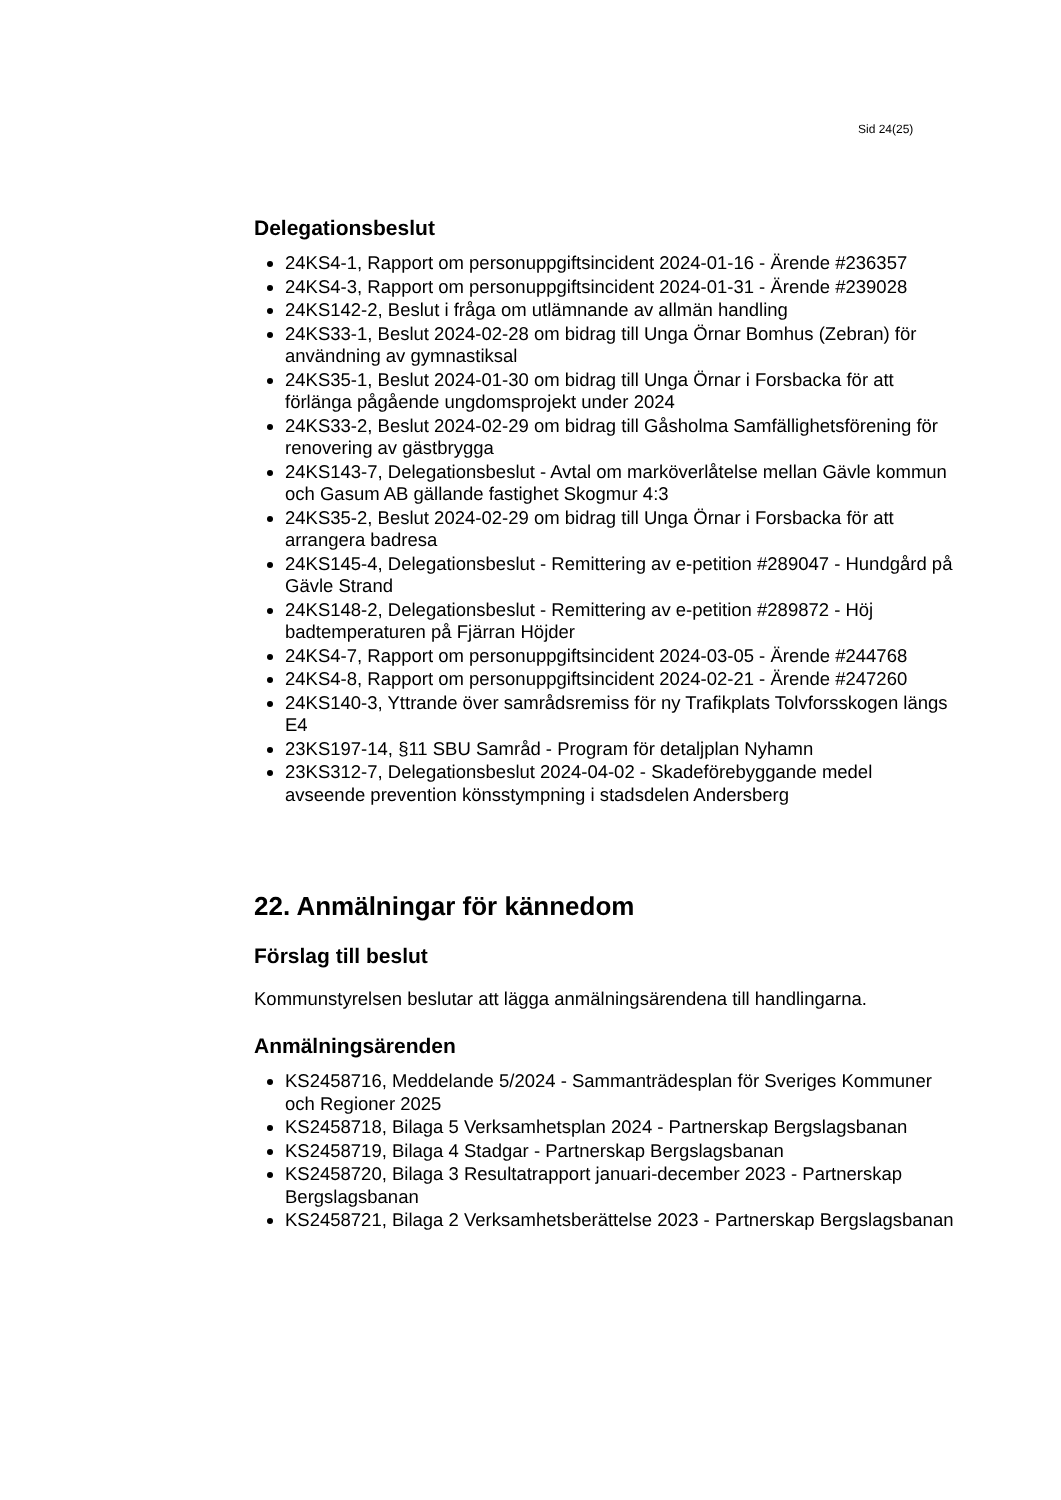Sid 24(25)
Delegationsbeslut
24KS4-1, Rapport om personuppgiftsincident 2024-01-16 - Ärende #236357
24KS4-3, Rapport om personuppgiftsincident 2024-01-31 - Ärende #239028
24KS142-2, Beslut i fråga om utlämnande av allmän handling
24KS33-1, Beslut 2024-02-28 om bidrag till Unga Örnar Bomhus (Zebran) för användning av gymnastiksal
24KS35-1, Beslut 2024-01-30 om bidrag till Unga Örnar i Forsbacka för att förlänga pågående ungdomsprojekt under 2024
24KS33-2, Beslut 2024-02-29 om bidrag till Gåsholma Samfällighetsförening för renovering av gästbrygga
24KS143-7, Delegationsbeslut - Avtal om marköverlåtelse mellan Gävle kommun och Gasum AB gällande fastighet Skogmur 4:3
24KS35-2, Beslut 2024-02-29 om bidrag till Unga Örnar i Forsbacka för att arrangera badresa
24KS145-4, Delegationsbeslut - Remittering av e-petition #289047 - Hundgård på Gävle Strand
24KS148-2, Delegationsbeslut - Remittering av e-petition #289872 - Höj badtemperaturen på Fjärran Höjder
24KS4-7, Rapport om personuppgiftsincident 2024-03-05 - Ärende #244768
24KS4-8, Rapport om personuppgiftsincident 2024-02-21 - Ärende #247260
24KS140-3, Yttrande över samrådsremiss för ny Trafikplats Tolvforsskogen längs E4
23KS197-14, §11 SBU Samråd - Program för detaljplan Nyhamn
23KS312-7, Delegationsbeslut 2024-04-02 - Skadeförebyggande medel avseende prevention könsstympning i stadsdelen Andersberg
22. Anmälningar för kännedom
Förslag till beslut
Kommunstyrelsen beslutar att lägga anmälningsärendena till handlingarna.
Anmälningsärenden
KS2458716, Meddelande 5/2024 - Sammanträdesplan för Sveriges Kommuner och Regioner 2025
KS2458718, Bilaga 5 Verksamhetsplan 2024 - Partnerskap Bergslagsbanan
KS2458719, Bilaga 4 Stadgar - Partnerskap Bergslagsbanan
KS2458720, Bilaga 3 Resultatrapport januari-december 2023 - Partnerskap Bergslagsbanan
KS2458721, Bilaga 2 Verksamhetsberättelse 2023 - Partnerskap Bergslagsbanan